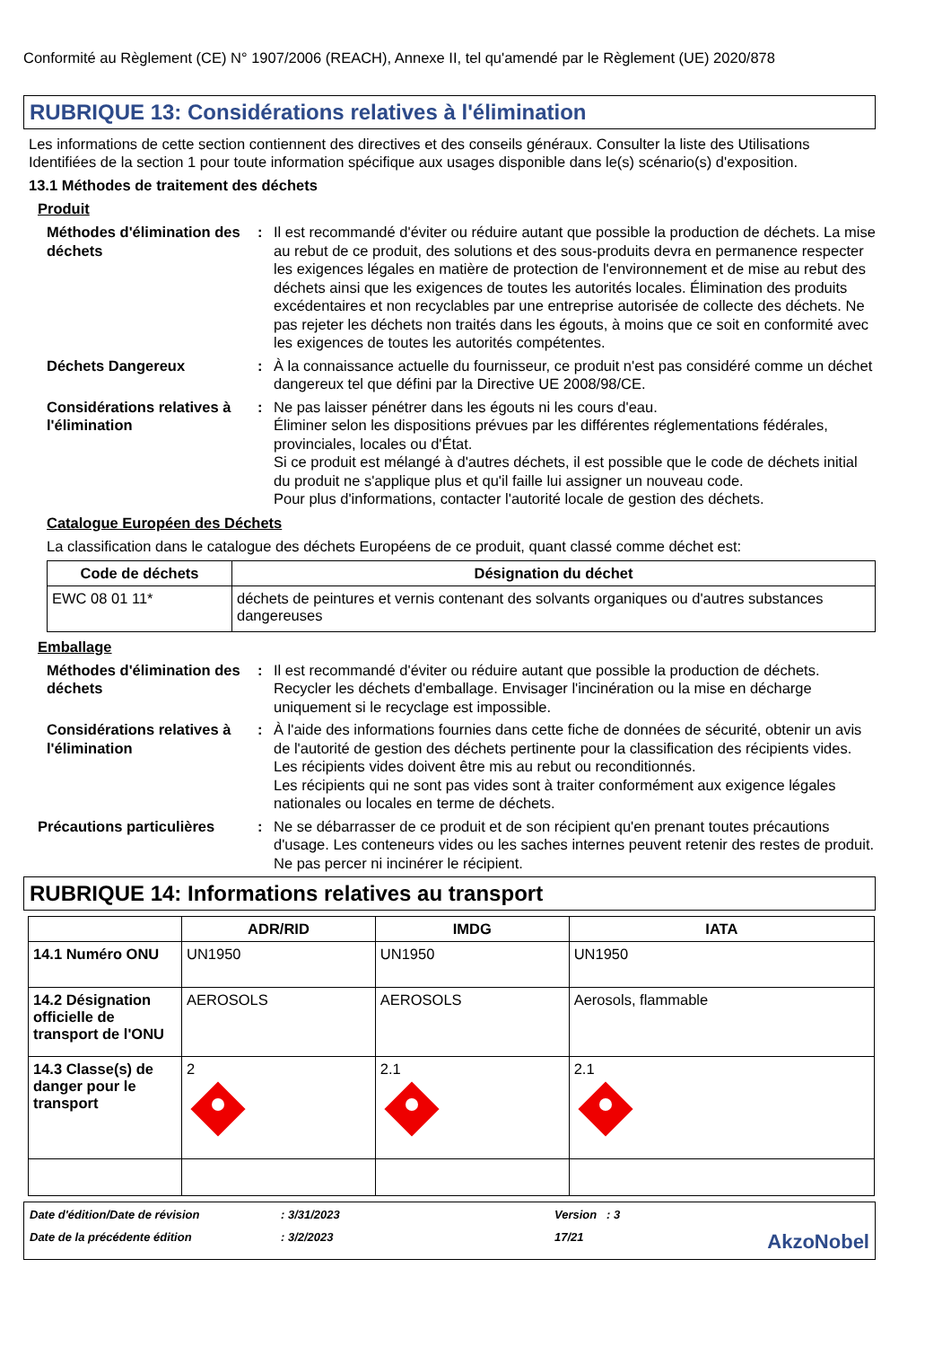Conformité au Règlement (CE) N° 1907/2006 (REACH), Annexe II, tel qu'amendé par le Règlement (UE) 2020/878
RUBRIQUE 13: Considérations relatives à l'élimination
Les informations de cette section contiennent des directives et des conseils généraux. Consulter la liste des Utilisations Identifiées de la section 1 pour toute information spécifique aux usages disponible dans le(s) scénario(s) d'exposition.
13.1 Méthodes de traitement des déchets
Produit
Méthodes d'élimination des déchets
: Il est recommandé d'éviter ou réduire autant que possible la production de déchets. La mise au rebut de ce produit, des solutions et des sous-produits devra en permanence respecter les exigences légales en matière de protection de l'environnement et de mise au rebut des déchets ainsi que les exigences de toutes les autorités locales. Élimination des produits excédentaires et non recyclables par une entreprise autorisée de collecte des déchets. Ne pas rejeter les déchets non traités dans les égouts, à moins que ce soit en conformité avec les exigences de toutes les autorités compétentes.
Déchets Dangereux : À la connaissance actuelle du fournisseur, ce produit n'est pas considéré comme un déchet dangereux tel que défini par la Directive UE 2008/98/CE.
Considérations relatives à l'élimination
: Ne pas laisser pénétrer dans les égouts ni les cours d'eau.
Éliminer selon les dispositions prévues par les différentes réglementations fédérales, provinciales, locales ou d'État.
Si ce produit est mélangé à d'autres déchets, il est possible que le code de déchets initial du produit ne s'applique plus et qu'il faille lui assigner un nouveau code.
Pour plus d'informations, contacter l'autorité locale de gestion des déchets.
Catalogue Européen des Déchets
La classification dans le catalogue des déchets Européens de ce produit, quant classé comme déchet est:
| Code de déchets | Désignation du déchet |
| --- | --- |
| EWC 08 01 11* | déchets de peintures et vernis contenant des solvants organiques ou d'autres substances dangereuses |
Emballage
Méthodes d'élimination des déchets
: Il est recommandé d'éviter ou réduire autant que possible la production de déchets. Recycler les déchets d'emballage. Envisager l'incinération ou la mise en décharge uniquement si le recyclage est impossible.
Considérations relatives à l'élimination
: À l'aide des informations fournies dans cette fiche de données de sécurité, obtenir un avis de l'autorité de gestion des déchets pertinente pour la classification des récipients vides.
Les récipients vides doivent être mis au rebut ou reconditionnés.
Les récipients qui ne sont pas vides sont à traiter conformément aux exigence légales nationales ou locales en terme de déchets.
Précautions particulières
: Ne se débarrasser de ce produit et de son récipient qu'en prenant toutes précautions d'usage. Les conteneurs vides ou les saches internes peuvent retenir des restes de produit. Ne pas percer ni incinérer le récipient.
RUBRIQUE 14: Informations relatives au transport
| | ADR/RID | IMDG | IATA |
| --- | --- | --- | --- |
| 14.1 Numéro ONU | UN1950 | UN1950 | UN1950 |
| 14.2 Désignation officielle de transport de l'ONU | AEROSOLS | AEROSOLS | Aerosols, flammable |
| 14.3 Classe(s) de danger pour le transport | 2 | 2.1 | 2.1 |
Date d'édition/Date de révision
: 3/31/2023
Version : 3
Date de la précédente édition
: 3/2/2023
17/21
AkzoNobel